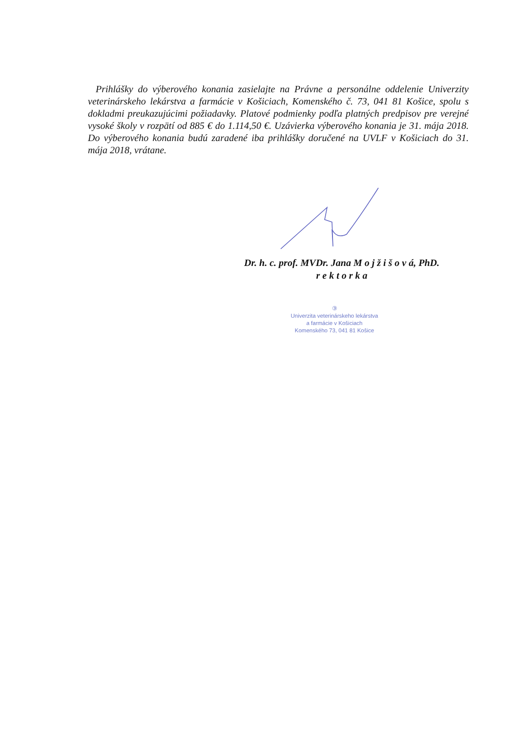Prihlášky do výberového konania zasielajte na Právne a personálne oddelenie Univerzity veterinárskeho lekárstva a farmácie v Košiciach, Komenského č. 73, 041 81 Košice, spolu s dokladmi preukazujúcimi požiadavky. Platové podmienky podľa platných predpisov pre verejné vysoké školy v rozpätí od 885 € do 1.114,50 €. Uzávierka výberového konania je 31. mája 2018. Do výberového konania budú zaradené iba prihlášky doručené na UVLF v Košiciach do 31. mája 2018, vrátane.
Dr. h. c. prof. MVDr. Jana M o j ž i š o v á, PhD.
r e k t o r k a
③
Univerzita veterinárskeho lekárstva
a farmácie v Košiciach
Komenského 73, 041 81 Košice